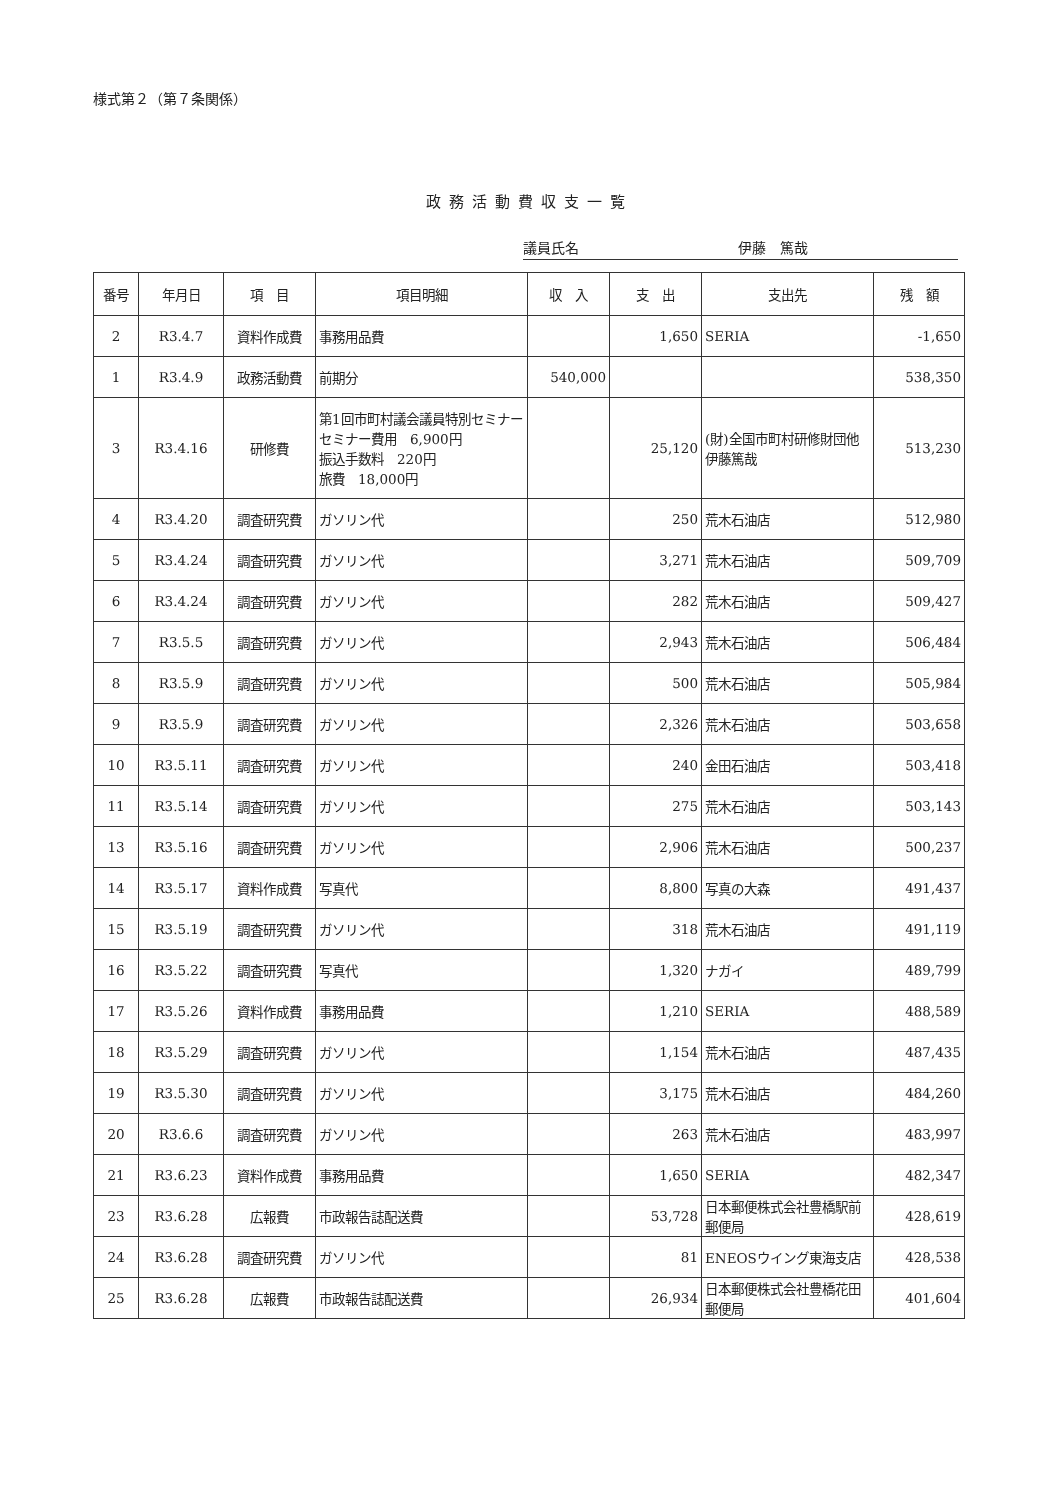様式第２（第７条関係）
政務活動費収支一覧
議員氏名 伊藤　篤哉
| 番号 | 年月日 | 項 目 | 項目明細 | 収 入 | 支 出 | 支出先 | 残 額 |
| --- | --- | --- | --- | --- | --- | --- | --- |
| 2 | R3.4.7 | 資料作成費 | 事務用品費 | | 1,650 | SERIA | -1,650 |
| 1 | R3.4.9 | 政務活動費 | 前期分 | 540,000 | | | 538,350 |
| 3 | R3.4.16 | 研修費 | 第1回市町村議会議員特別セミナー セミナー費用 6,900円 振込手数料 220円 旅費 18,000円 | | 25,120 | (財)全国市町村研修財団他 伊藤篤哉 | 513,230 |
| 4 | R3.4.20 | 調査研究費 | ガソリン代 | | 250 | 荒木石油店 | 512,980 |
| 5 | R3.4.24 | 調査研究費 | ガソリン代 | | 3,271 | 荒木石油店 | 509,709 |
| 6 | R3.4.24 | 調査研究費 | ガソリン代 | | 282 | 荒木石油店 | 509,427 |
| 7 | R3.5.5 | 調査研究費 | ガソリン代 | | 2,943 | 荒木石油店 | 506,484 |
| 8 | R3.5.9 | 調査研究費 | ガソリン代 | | 500 | 荒木石油店 | 505,984 |
| 9 | R3.5.9 | 調査研究費 | ガソリン代 | | 2,326 | 荒木石油店 | 503,658 |
| 10 | R3.5.11 | 調査研究費 | ガソリン代 | | 240 | 金田石油店 | 503,418 |
| 11 | R3.5.14 | 調査研究費 | ガソリン代 | | 275 | 荒木石油店 | 503,143 |
| 13 | R3.5.16 | 調査研究費 | ガソリン代 | | 2,906 | 荒木石油店 | 500,237 |
| 14 | R3.5.17 | 資料作成費 | 写真代 | | 8,800 | 写真の大森 | 491,437 |
| 15 | R3.5.19 | 調査研究費 | ガソリン代 | | 318 | 荒木石油店 | 491,119 |
| 16 | R3.5.22 | 調査研究費 | 写真代 | | 1,320 | ナガイ | 489,799 |
| 17 | R3.5.26 | 資料作成費 | 事務用品費 | | 1,210 | SERIA | 488,589 |
| 18 | R3.5.29 | 調査研究費 | ガソリン代 | | 1,154 | 荒木石油店 | 487,435 |
| 19 | R3.5.30 | 調査研究費 | ガソリン代 | | 3,175 | 荒木石油店 | 484,260 |
| 20 | R3.6.6 | 調査研究費 | ガソリン代 | | 263 | 荒木石油店 | 483,997 |
| 21 | R3.6.23 | 資料作成費 | 事務用品費 | | 1,650 | SERIA | 482,347 |
| 23 | R3.6.28 | 広報費 | 市政報告誌配送費 | | 53,728 | 日本郵便株式会社豊橋駅前郵便局 | 428,619 |
| 24 | R3.6.28 | 調査研究費 | ガソリン代 | | 81 | ENEOSウイング東海支店 | 428,538 |
| 25 | R3.6.28 | 広報費 | 市政報告誌配送費 | | 26,934 | 日本郵便株式会社豊橋花田郵便局 | 401,604 |